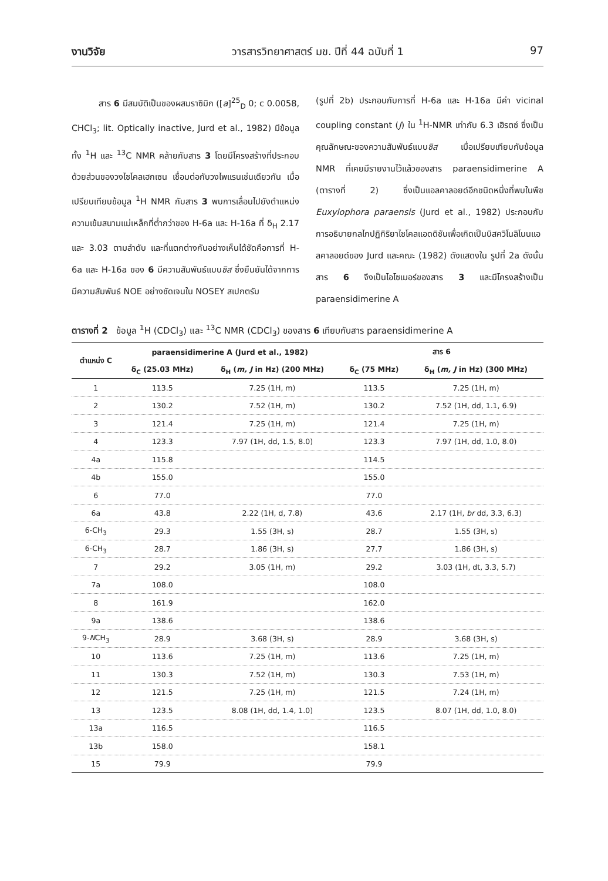งานวิจัย วารสารวิทยาศาสตร์ มข. ปีที่ 44 ฉบับที่ 1 97
สาร 6 มีสมบัติเป็นของผสมราซิมิก ([a]<sup>25</sup><sub>D</sub> 0; c 0.0058, CHCl<sub>3</sub>; lit. Optically inactive, Jurd et al., 1982) มีข้อมูลทั้ง <sup>1</sup>H และ <sup>13</sup>C NMR คล้ายกับสาร 3 โดยมีโครงสร้างที่ประกอบด้วยส่วนของวงไซโคลเฮกเซน เชื่อมต่อกับวงไพแรนเช่นเดียวกัน เมื่อเปรียบเทียบข้อมูล <sup>1</sup>H NMR กับสาร 3 พบการเลื่อนไปยังตำแหน่งความเข้มสนามแม่เหล็กที่ต่ำกว่าของ H-6a และ H-16a ที่ δ<sub>H</sub> 2.17 และ 3.03 ตามลำดับ และที่แตกต่างกันอย่างเห็นได้ชัดคือการที่ H-6a และ H-16a ของ 6 มีความสัมพันธ์แบบซิส ซึ่งยืนยันได้จากการมีความสัมพันธ์ NOE อย่างชัดเจนใน NOSEY สเปกตรัม
(รูปที่ 2b) ประกอบกับการที่ H-6a และ H-16a มีค่า vicinal coupling constant (J) ใน <sup>1</sup>H-NMR เท่ากับ 6.3 เฮิรตซ์ ซึ่งเป็นคุณลักษณะของความสัมพันธ์แบบซิส เมื่อเปรียบเทียบกับข้อมูล NMR ที่เคยมีรายงานไว้แล้วของสาร paraensidimerine A (ตารางที่ 2) ซึ่งเป็นแอลคาลอยด์อีกชนิดหนึ่งที่พบในพืช Euxylophora paraensis (Jurd et al., 1982) ประกอบกับการอธิบายกลไกปฏิกิริยาไซโคลแอดดิชันเพื่อเกิดเป็นบิสควิโนลิโนนแอลคาลอยด์ของ Jurd และคณะ (1982) ดังแสดงใน รูปที่ 2a ดังนั้นสาร 6 จึงเป็นไอโซเมอร์ของสาร 3 และมีโครงสร้างเป็น paraensidimerine A
ตารางที่ 2 ข้อมูล <sup>1</sup>H (CDCl<sub>3</sub>) และ <sup>13</sup>C NMR (CDCl<sub>3</sub>) ของสาร 6 เทียบกับสาร paraensidimerine A
| ตำแหน่ง C | paraensidimerine A (Jurd et al., 1982) | | สาร 6 | |
| --- | --- | --- | --- | --- |
| | δ<sub>C</sub> (25.03 MHz) | δ<sub>H</sub> ( m, J in Hz) (200 MHz) | δ<sub>C</sub> (75 MHz) | δ<sub>H</sub> ( m, J in Hz) (300 MHz) |
| 1 | 113.5 | 7.25 (1H, m) | 113.5 | 7.25 (1H, m) |
| 2 | 130.2 | 7.52 (1H, m) | 130.2 | 7.52 (1H, dd, 1.1, 6.9) |
| 3 | 121.4 | 7.25 (1H, m) | 121.4 | 7.25 (1H, m) |
| 4 | 123.3 | 7.97 (1H, dd, 1.5, 8.0) | 123.3 | 7.97 (1H, dd, 1.0, 8.0) |
| 4a | 115.8 | | 114.5 | |
| 4b | 155.0 | | 155.0 | |
| 6 | 77.0 | | 77.0 | |
| 6a | 43.8 | 2.22 (1H, d, 7.8) | 43.6 | 2.17 (1H, br dd, 3.3, 6.3) |
| 6-CH<sub>3</sub> | 29.3 | 1.55 (3H, s) | 28.7 | 1.55 (3H, s) |
| 6-CH<sub>3</sub> | 28.7 | 1.86 (3H, s) | 27.7 | 1.86 (3H, s) |
| 7 | 29.2 | 3.05 (1H, m) | 29.2 | 3.03 (1H, dt, 3.3, 5.7) |
| 7a | 108.0 | | 108.0 | |
| 8 | 161.9 | | 162.0 | |
| 9a | 138.6 | | 138.6 | |
| 9- N CH<sub>3</sub> | 28.9 | 3.68 (3H, s) | 28.9 | 3.68 (3H, s) |
| 10 | 113.6 | 7.25 (1H, m) | 113.6 | 7.25 (1H, m) |
| 11 | 130.3 | 7.52 (1H, m) | 130.3 | 7.53 (1H, m) |
| 12 | 121.5 | 7.25 (1H, m) | 121.5 | 7.24 (1H, m) |
| 13 | 123.5 | 8.08 (1H, dd, 1.4, 1.0) | 123.5 | 8.07 (1H, dd, 1.0, 8.0) |
| 13a | 116.5 | | 116.5 | |
| 13b | 158.0 | | 158.1 | |
| 15 | 79.9 | | 79.9 | |